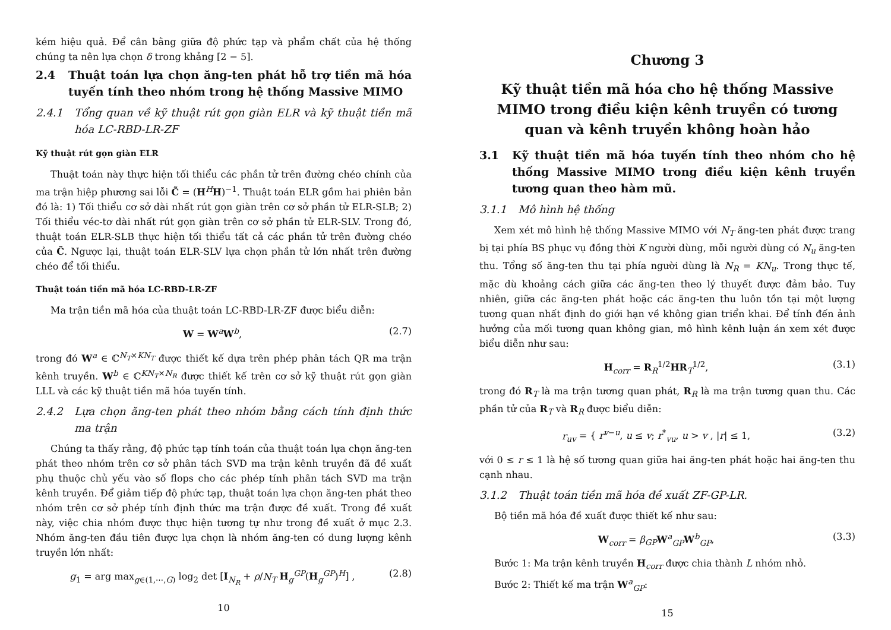kém hiệu quả. Để cân bằng giữa độ phức tạp và phẩm chất của hệ thống chúng ta nên lựa chọn δ trong khảng [2 − 5].
2.4 Thuật toán lựa chọn ăng-ten phát hỗ trợ tiền mã hóa tuyến tính theo nhóm trong hệ thống Massive MIMO
2.4.1 Tổng quan về kỹ thuật rút gọn giàn ELR và kỹ thuật tiền mã hóa LC-RBD-LR-ZF
Kỹ thuật rút gọn giàn ELR
Thuật toán này thực hiện tối thiểu các phần tử trên đường chéo chính của ma trận hiệp phương sai lỗi C̃ = (H<sup>H</sup>H)<sup>−1</sup>. Thuật toán ELR gồm hai phiên bản đó là: 1) Tối thiểu cơ sở dài nhất rút gọn giàn trên cơ sở phần tử ELR-SLB; 2) Tối thiểu véc-tơ dài nhất rút gọn giàn trên cơ sở phần tử ELR-SLV. Trong đó, thuật toán ELR-SLB thực hiện tối thiểu tất cả các phần tử trên đường chéo của C̃. Ngược lại, thuật toán ELR-SLV lựa chọn phần tử lớn nhất trên đường chéo để tối thiểu.
Thuật toán tiền mã hóa LC-RBD-LR-ZF
Ma trận tiền mã hóa của thuật toán LC-RBD-LR-ZF được biểu diễn:
W = W<sup>a</sup>W<sup>b</sup>, (2.7)
trong đó W<sup>a</sup> ∈ ℂ<sup>N<sub>T</sub>×KN<sub>T</sub></sup> được thiết kế dựa trên phép phân tách QR ma trận kênh truyền. W<sup>b</sup> ∈ ℂ<sup>KN<sub>T</sub>×N<sub>R</sub></sup> được thiết kế trên cơ sở kỹ thuật rút gọn giàn LLL và các kỹ thuật tiền mã hóa tuyến tính.
2.4.2 Lựa chọn ăng-ten phát theo nhóm bằng cách tính định thức ma trận
Chúng ta thấy rằng, độ phức tạp tính toán của thuật toán lựa chọn ăng-ten phát theo nhóm trên cơ sở phân tách SVD ma trận kênh truyền đã đề xuất phụ thuộc chủ yếu vào số flops cho các phép tính phân tách SVD ma trận kênh truyền. Để giảm tiếp độ phức tạp, thuật toán lựa chọn ăng-ten phát theo nhóm trên cơ sở phép tính định thức ma trận được đề xuất. Trong đề xuất này, việc chia nhóm được thực hiện tương tự như trong đề xuất ở mục 2.3. Nhóm ăng-ten đầu tiên được lựa chọn là nhóm ăng-ten có dung lượng kênh truyền lớn nhất:
g<sub>1</sub> = arg max<sub>g∈(1,⋯,G)</sub> log<sub>2</sub> det [I<sub>N<sub>R</sub></sub> + ρ/N<sub>T</sub> H<sub>g</sub><sup>GP</sup>(H<sub>g</sub><sup>GP</sup>)<sup>H</sup>] ,
(2.8)
10
Chương 3
Kỹ thuật tiền mã hóa cho hệ thống Massive MIMO trong điều kiện kênh truyền có tương quan và kênh truyền không hoàn hảo
3.1 Kỹ thuật tiền mã hóa tuyến tính theo nhóm cho hệ thống Massive MIMO trong điều kiện kênh truyền tương quan theo hàm mũ.
3.1.1 Mô hình hệ thống
Xem xét mô hình hệ thống Massive MIMO với N<sub>T</sub> ăng-ten phát được trang bị tại phía BS phục vụ đồng thời K người dùng, mỗi người dùng có N<sub>u</sub> ăng-ten thu. Tổng số ăng-ten thu tại phía người dùng là N<sub>R</sub> = KN<sub>u</sub>. Trong thực tế, mặc dù khoảng cách giữa các ăng-ten theo lý thuyết được đảm bảo. Tuy nhiên, giữa các ăng-ten phát hoặc các ăng-ten thu luôn tồn tại một lượng tương quan nhất định do giới hạn về không gian triển khai. Để tính đến ảnh hưởng của mối tương quan không gian, mô hình kênh luận án xem xét được biểu diễn như sau:
H<sub>corr</sub> = R<sub>R</sub><sup>1/2</sup>HR<sub>T</sub><sup>1/2</sup>, (3.1)
trong đó R<sub>T</sub> là ma trận tương quan phát, R<sub>R</sub> là ma trận tương quan thu. Các phần tử của R<sub>T</sub> và R<sub>R</sub> được biểu diễn:
r<sub>uv</sub> = { r<sup>v−u</sup>, u ≤ v; r<sup>*</sup><sub>vu</sub>, u > v , |r| ≤ 1,
(3.2)
với 0 ≤ r ≤ 1 là hệ số tương quan giữa hai ăng-ten phát hoặc hai ăng-ten thu cạnh nhau.
3.1.2 Thuật toán tiền mã hóa đề xuất ZF-GP-LR.
Bộ tiền mã hóa đề xuất được thiết kế như sau:
W<sub>corr</sub> = β<sub>GP</sub> W<sup>a</sup><sub>GP</sub>W<sup>b</sup><sub>GP</sub>, (3.3)
Bước 1: Ma trận kênh truyền H<sub>corr</sub> được chia thành L nhóm nhỏ.
Bước 2: Thiết kế ma trận W<sup>a</sup><sub>GP</sub>:
15